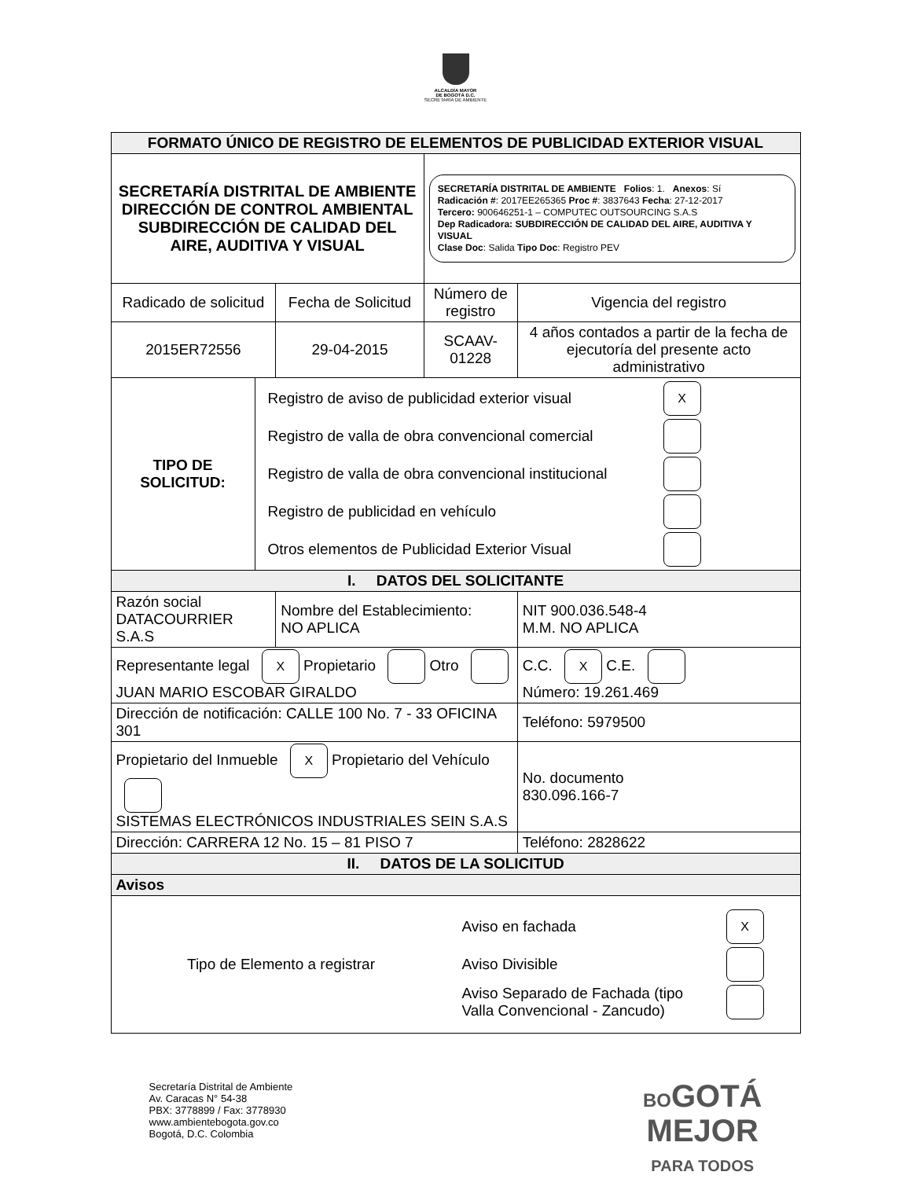ALCALDÍA MAYOR
DE BOGOTÁ D.C.
SECRETARÍA DE AMBIENTE
| FORMATO ÚNICO DE REGISTRO DE ELEMENTOS DE PUBLICIDAD EXTERIOR VISUAL | | | | |
| --- | --- | --- | --- | --- |
| SECRETARÍA DISTRITAL DE AMBIENTE DIRECCIÓN DE CONTROL AMBIENTAL SUBDIRECCIÓN DE CALIDAD DEL AIRE, AUDITIVA Y VISUAL | | | SECRETARÍA DISTRITAL DE AMBIENTE Folios : 1. Anexos : Sí Radicación # : 2017EE265365 Proc # : 3837643 Fecha : 27-12-2017 Tercero: 900646251-1 – COMPUTEC OUTSOURCING S.A.S Dep Radicadora: SUBDIRECCIÓN DE CALIDAD DEL AIRE, AUDITIVA Y VISUAL Clase Doc : Salida Tipo Doc : Registro PEV | |
| Radicado de solicitud | | Fecha de Solicitud | Número de registro | Vigencia del registro |
| 2015ER72556 | | 29-04-2015 | SCAAV-01228 | 4 años contados a partir de la fecha de ejecutoría del presente acto administrativo |
| TIPO DE SOLICITUD: | Registro de aviso de publicidad exterior visual X Registro de valla de obra convencional comercial Registro de valla de obra convencional institucional Registro de publicidad en vehículo Otros elementos de Publicidad Exterior Visual | | | |
| I. DATOS DEL SOLICITANTE | | | | |
| Razón social DATACOURRIER S.A.S | | Nombre del Establecimiento: NO APLICA | | NIT 900.036.548-4 M.M. NO APLICA |
| Representante legal X Propietario Otro JUAN MARIO ESCOBAR GIRALDO | | | | C.C. X C.E. Número: 19.261.469 |
| Dirección de notificación: CALLE 100 No. 7 - 33 OFICINA 301 | | | | Teléfono: 5979500 |
| Propietario del Inmueble X Propietario del Vehículo SISTEMAS ELECTRÓNICOS INDUSTRIALES SEIN S.A.S | | | | No. documento 830.096.166-7 |
| Dirección: CARRERA 12 No. 15 – 81 PISO 7 | | | | Teléfono: 2828622 |
| II. DATOS DE LA SOLICITUD | | | | |
| Avisos | | | | |
| Tipo de Elemento a registrar Aviso en fachada X Aviso Divisible Aviso Separado de Fachada (tipo Valla Convencional - Zancudo) | | | | |
Secretaría Distrital de Ambiente
Av. Caracas N° 54-38
PBX: 3778899 / Fax: 3778930
www.ambientebogota.gov.co
Bogotá, D.C. Colombia
BOGOTÁ
MEJOR
PARA TODOS